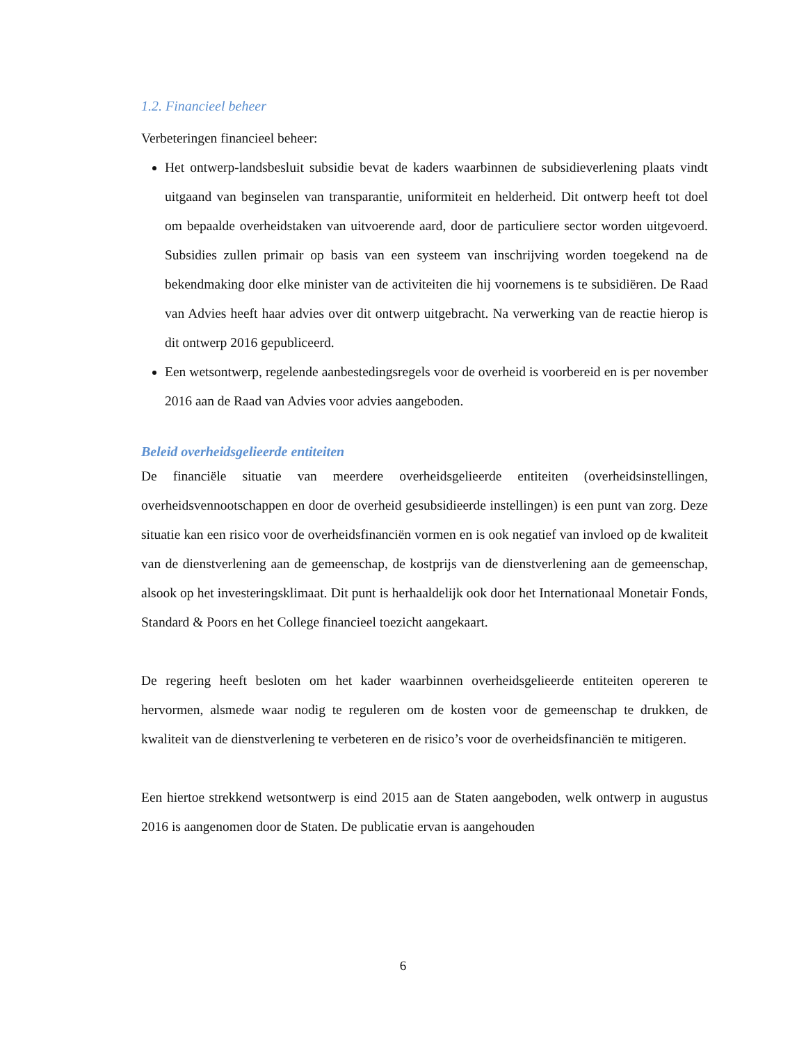1.2. Financieel beheer
Verbeteringen financieel beheer:
Het ontwerp-landsbesluit subsidie bevat de kaders waarbinnen de subsidieverlening plaats vindt uitgaand van beginselen van transparantie, uniformiteit en helderheid. Dit ontwerp heeft tot doel om bepaalde overheidstaken van uitvoerende aard, door de particuliere sector worden uitgevoerd. Subsidies zullen primair op basis van een systeem van inschrijving worden toegekend na de bekendmaking door elke minister van de activiteiten die hij voornemens is te subsidiëren. De Raad van Advies heeft haar advies over dit ontwerp uitgebracht. Na verwerking van de reactie hierop is dit ontwerp 2016 gepubliceerd.
Een wetsontwerp, regelende aanbestedingsregels voor de overheid is voorbereid en is per november 2016 aan de Raad van Advies voor advies aangeboden.
Beleid overheidsgelieerde entiteiten
De financiële situatie van meerdere overheidsgelieerde entiteiten (overheidsinstellingen, overheidsvennootschappen en door de overheid gesubsidieerde instellingen) is een punt van zorg. Deze situatie kan een risico voor de overheidsfinanciën vormen en is ook negatief van invloed op de kwaliteit van de dienstverlening aan de gemeenschap, de kostprijs van de dienstverlening aan de gemeenschap, alsook op het investeringsklimaat. Dit punt is herhaaldelijk ook door het Internationaal Monetair Fonds, Standard & Poors en het College financieel toezicht aangekaart.
De regering heeft besloten om het kader waarbinnen overheidsgelieerde entiteiten opereren te hervormen, alsmede waar nodig te reguleren om de kosten voor de gemeenschap te drukken, de kwaliteit van de dienstverlening te verbeteren en de risico’s voor de overheidsfinanciën te mitigeren.
Een hiertoe strekkend wetsontwerp is eind 2015 aan de Staten aangeboden, welk ontwerp in augustus 2016 is aangenomen door de Staten. De publicatie ervan is aangehouden
6